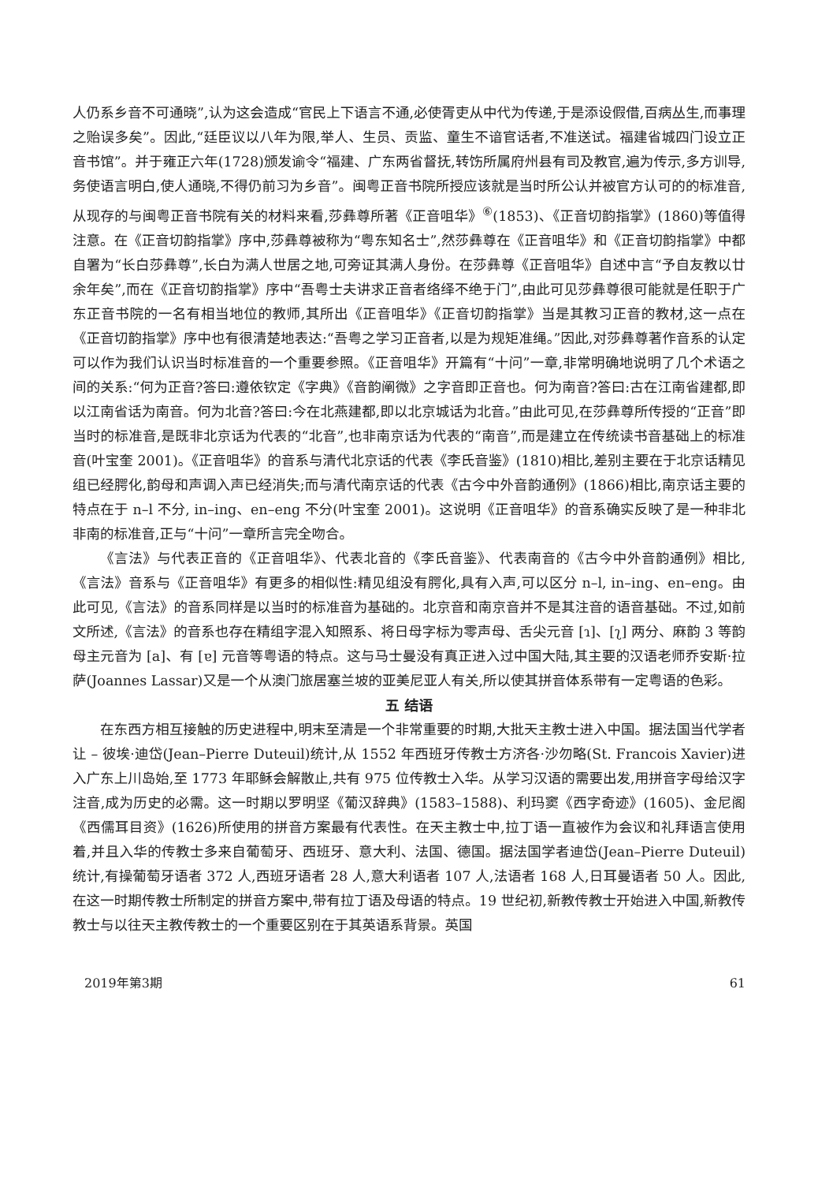人仍系乡音不可通晓”,认为这会造成“官民上下语言不通,必使胥吏从中代为传递,于是添设假借,百病丛生,而事理之贻误多矣”。因此,“廷臣议以八年为限,举人、生员、贡监、童生不谙官话者,不准送试。福建省城四门设立正音书馆”。并于雍正六年(1728)颁发谕令“福建、广东两省督抚,转饬所属府州县有司及教官,遍为传示,多方训导,务使语言明白,使人通晓,不得仍前习为乡音”。闽粤正音书院所授应该就是当时所公认并被官方认可的的标准音,从现存的与闽粤正音书院有关的材料来看,莎彝尊所著《正音咀华》<sup>⑥</sup>(1853)、《正音切韵指掌》(1860)等值得注意。在《正音切韵指掌》序中,莎彝尊被称为“粤东知名士”,然莎彝尊在《正音咀华》和《正音切韵指掌》中都自署为“长白莎彝尊”,长白为满人世居之地,可旁证其满人身份。在莎彝尊《正音咀华》自述中言“予自友教以廿余年矣”,而在《正音切韵指掌》序中“吾粤士夫讲求正音者络绎不绝于门”,由此可见莎彝尊很可能就是任职于广东正音书院的一名有相当地位的教师,其所出《正音咀华》《正音切韵指掌》当是其教习正音的教材,这一点在《正音切韵指掌》序中也有很清楚地表达:“吾粤之学习正音者,以是为规矩准绳。”因此,对莎彝尊著作音系的认定可以作为我们认识当时标准音的一个重要参照。《正音咀华》开篇有“十问”一章,非常明确地说明了几个术语之间的关系:“何为正音?答曰:遵依钦定《字典》《音韵阐微》之字音即正音也。何为南音?答曰:古在江南省建都,即以江南省话为南音。何为北音?答曰:今在北燕建都,即以北京城话为北音。”由此可见,在莎彝尊所传授的“正音”即当时的标准音,是既非北京话为代表的“北音”,也非南京话为代表的“南音”,而是建立在传统读书音基础上的标准音(叶宝奎 2001)。《正音咀华》的音系与清代北京话的代表《李氏音鉴》(1810)相比,差别主要在于北京话精见组已经腭化,韵母和声调入声已经消失;而与清代南京话的代表《古今中外音韵通例》(1866)相比,南京话主要的特点在于 n–l 不分, in–ing、en–eng 不分(叶宝奎 2001)。这说明《正音咀华》的音系确实反映了是一种非北非南的标准音,正与“十问”一章所言完全吻合。
《言法》与代表正音的《正音咀华》、代表北音的《李氏音鉴》、代表南音的《古今中外音韵通例》相比,《言法》音系与《正音咀华》有更多的相似性:精见组没有腭化,具有入声,可以区分 n–l, in–ing、en–eng。由此可见,《言法》的音系同样是以当时的标准音为基础的。北京音和南京音并不是其注音的语音基础。不过,如前文所述,《言法》的音系也存在精组字混入知照系、将日母字标为零声母、舌尖元音 [ɿ]、[ʅ] 两分、麻韵 3 等韵母主元音为 [a]、有 [ɐ] 元音等粤语的特点。这与马士曼没有真正进入过中国大陆,其主要的汉语老师乔安斯·拉萨(Joannes Lassar)又是一个从澳门旅居塞兰坡的亚美尼亚人有关,所以使其拼音体系带有一定粤语的色彩。
五 结语
在东西方相互接触的历史进程中,明末至清是一个非常重要的时期,大批天主教士进入中国。据法国当代学者让 – 彼埃·迪岱(Jean–Pierre Duteuil)统计,从 1552 年西班牙传教士方济各·沙勿略(St. Francois Xavier)进入广东上川岛始,至 1773 年耶稣会解散止,共有 975 位传教士入华。从学习汉语的需要出发,用拼音字母给汉字注音,成为历史的必需。这一时期以罗明坚《葡汉辞典》(1583–1588)、利玛窦《西字奇迹》(1605)、金尼阁《西儒耳目资》(1626)所使用的拼音方案最有代表性。在天主教士中,拉丁语一直被作为会议和礼拜语言使用着,并且入华的传教士多来自葡萄牙、西班牙、意大利、法国、德国。据法国学者迪岱(Jean–Pierre Duteuil)统计,有操葡萄牙语者 372 人,西班牙语者 28 人,意大利语者 107 人,法语者 168 人,日耳曼语者 50 人。因此,在这一时期传教士所制定的拼音方案中,带有拉丁语及母语的特点。19 世纪初,新教传教士开始进入中国,新教传教士与以往天主教传教士的一个重要区别在于其英语系背景。英国
2019年第3期 61